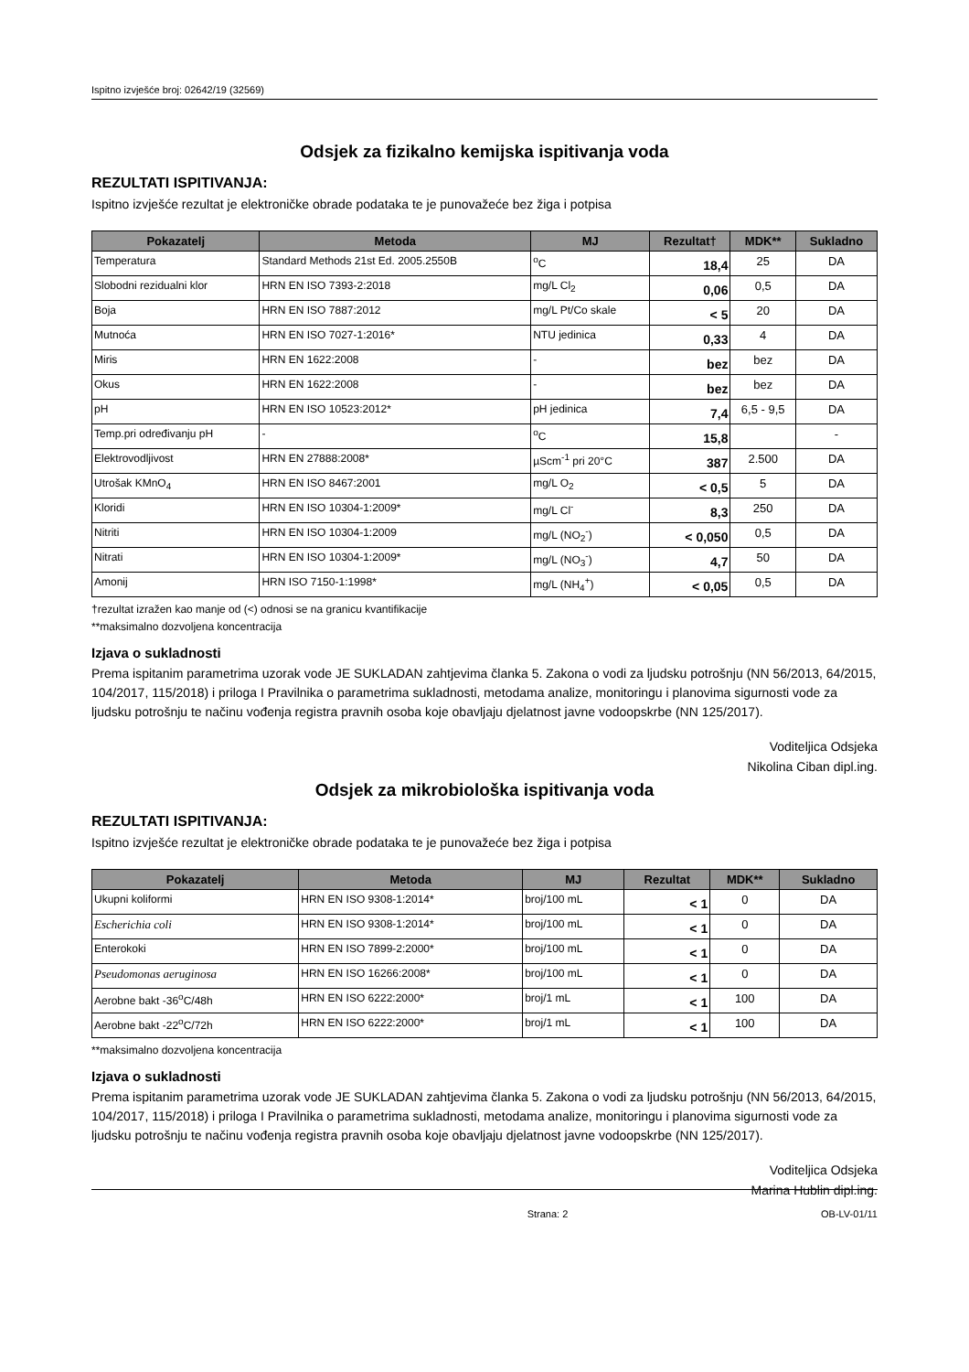Ispitno izvješće broj: 02642/19 (32569)
Odsjek za fizikalno kemijska ispitivanja voda
REZULTATI ISPITIVANJA:
Ispitno izvješće rezultat je elektroničke obrade podataka te je punovažeće bez žiga i potpisa
| Pokazatelj | Metoda | MJ | Rezultat† | MDK** | Sukladno |
| --- | --- | --- | --- | --- | --- |
| Temperatura | Standard Methods 21st Ed. 2005.2550B | <sup>o</sup> C | 18,4 | 25 | DA |
| Slobodni rezidualni klor | HRN EN ISO 7393-2:2018 | mg/L Cl<sub>2</sub> | 0,06 | 0,5 | DA |
| Boja | HRN EN ISO 7887:2012 | mg/L Pt/Co skale | < 5 | 20 | DA |
| Mutnoća | HRN EN ISO 7027-1:2016* | NTU jedinica | 0,33 | 4 | DA |
| Miris | HRN EN 1622:2008 | - | bez | bez | DA |
| Okus | HRN EN 1622:2008 | - | bez | bez | DA |
| pH | HRN EN ISO 10523:2012* | pH jedinica | 7,4 | 6,5 - 9,5 | DA |
| Temp.pri određivanju pH | - | <sup>o</sup> C | 15,8 | | - |
| Elektrovodljivost | HRN EN 27888:2008* | µScm<sup>-1</sup> pri 20°C | 387 | 2.500 | DA |
| Utrošak KMnO<sub>4</sub> | HRN EN ISO 8467:2001 | mg/L O<sub>2</sub> | < 0,5 | 5 | DA |
| Kloridi | HRN EN ISO 10304-1:2009* | mg/L Cl<sup>-</sup> | 8,3 | 250 | DA |
| Nitriti | HRN EN ISO 10304-1:2009 | mg/L (NO<sub>2</sub><sup>-</sup>) | < 0,050 | 0,5 | DA |
| Nitrati | HRN EN ISO 10304-1:2009* | mg/L (NO<sub>3</sub><sup>-</sup>) | 4,7 | 50 | DA |
| Amonij | HRN ISO 7150-1:1998* | mg/L (NH<sub>4</sub><sup>+</sup>) | < 0,05 | 0,5 | DA |
†rezultat izražen kao manje od (<) odnosi se na granicu kvantifikacije
**maksimalno dozvoljena koncentracija
Izjava o sukladnosti
Prema ispitanim parametrima uzorak vode JE SUKLADAN zahtjevima članka 5. Zakona o vodi za ljudsku potrošnju (NN 56/2013, 64/2015, 104/2017, 115/2018) i priloga I Pravilnika o parametrima sukladnosti, metodama analize, monitoringu i planovima sigurnosti vode za ljudsku potrošnju te načinu vođenja registra pravnih osoba koje obavljaju djelatnost javne vodoopskrbe (NN 125/2017).
Voditeljica Odsjeka
Nikolina Ciban dipl.ing.
Odsjek za mikrobiološka ispitivanja voda
REZULTATI ISPITIVANJA:
Ispitno izvješće rezultat je elektroničke obrade podataka te je punovažeće bez žiga i potpisa
| Pokazatelj | Metoda | MJ | Rezultat | MDK** | Sukladno |
| --- | --- | --- | --- | --- | --- |
| Ukupni koliformi | HRN EN ISO 9308-1:2014* | broj/100 mL | < 1 | 0 | DA |
| Escherichia coli | HRN EN ISO 9308-1:2014* | broj/100 mL | < 1 | 0 | DA |
| Enterokoki | HRN EN ISO 7899-2:2000* | broj/100 mL | < 1 | 0 | DA |
| Pseudomonas aeruginosa | HRN EN ISO 16266:2008* | broj/100 mL | < 1 | 0 | DA |
| Aerobne bakt -36<sup>o</sup>C/48h | HRN EN ISO 6222:2000* | broj/1 mL | < 1 | 100 | DA |
| Aerobne bakt -22<sup>o</sup>C/72h | HRN EN ISO 6222:2000* | broj/1 mL | < 1 | 100 | DA |
**maksimalno dozvoljena koncentracija
Izjava o sukladnosti
Prema ispitanim parametrima uzorak vode JE SUKLADAN zahtjevima članka 5. Zakona o vodi za ljudsku potrošnju (NN 56/2013, 64/2015, 104/2017, 115/2018) i priloga I Pravilnika o parametrima sukladnosti, metodama analize, monitoringu i planovima sigurnosti vode za ljudsku potrošnju te načinu vođenja registra pravnih osoba koje obavljaju djelatnost javne vodoopskrbe (NN 125/2017).
Voditeljica Odsjeka
Marina Hublin dipl.ing.
Strana: 2 OB-LV-01/11